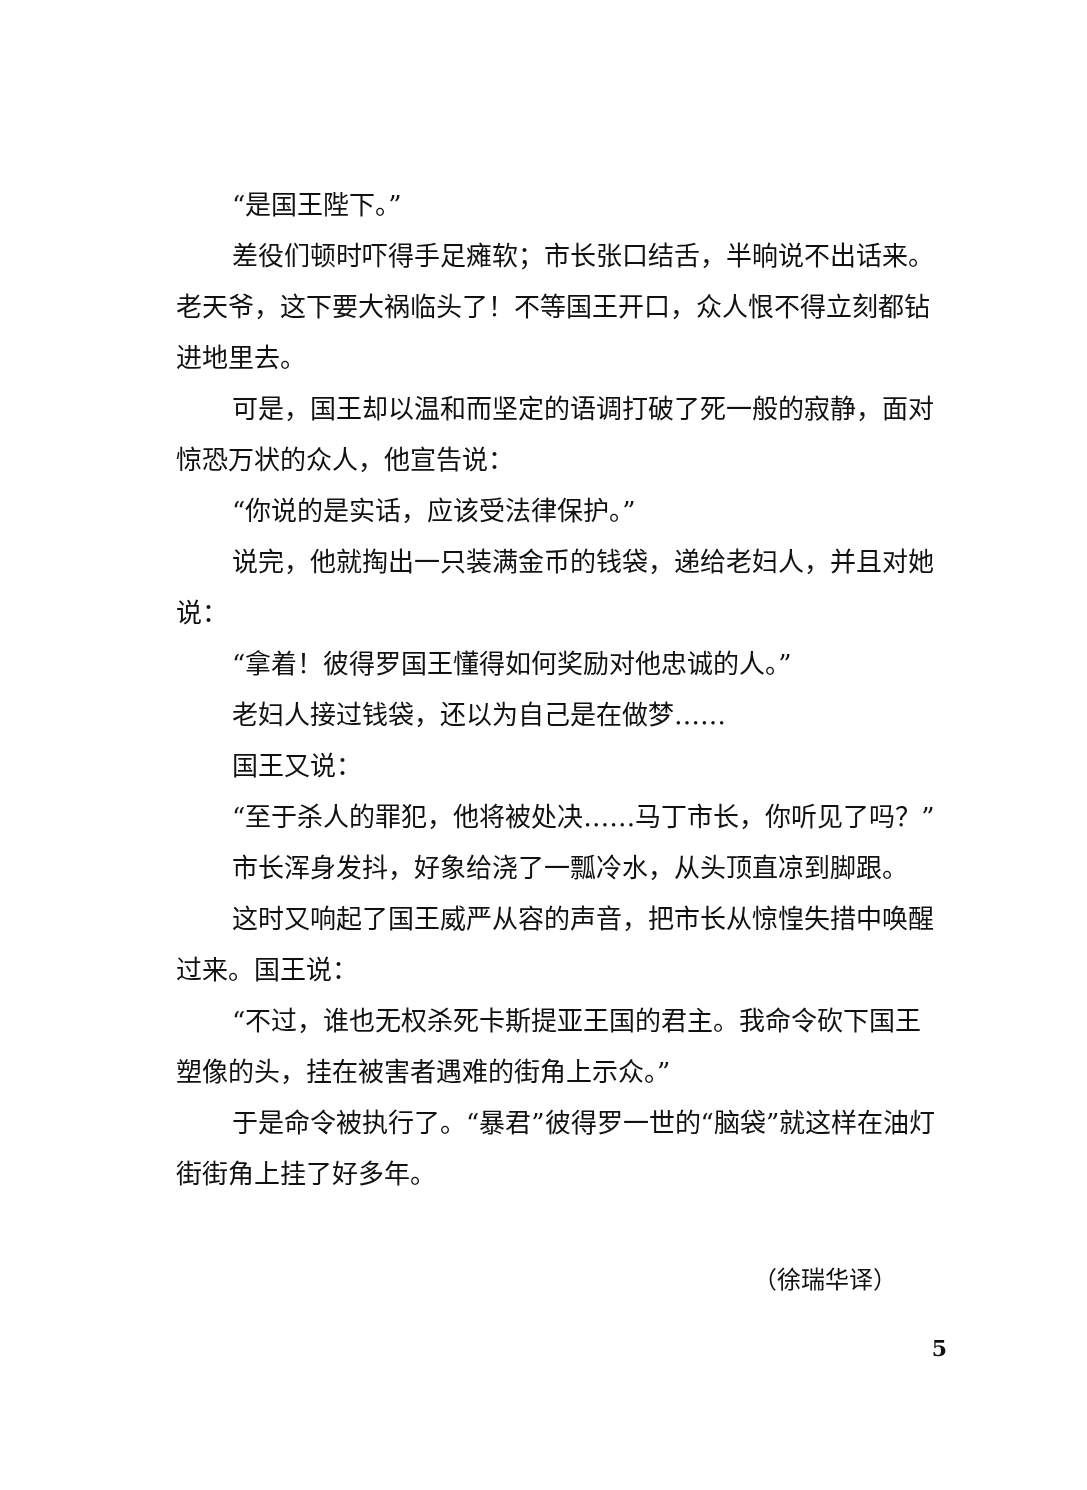“是国王陛下。”
差役们顿时吓得手足瘫软；市长张口结舌，半晌说不出话来。老天爷，这下要大祸临头了！不等国王开口，众人恨不得立刻都钻进地里去。
可是，国王却以温和而坚定的语调打破了死一般的寂静，面对惊恐万状的众人，他宣告说：
“你说的是实话，应该受法律保护。”
说完，他就掏出一只装满金币的钱袋，递给老妇人，并且对她说：
“拿着！彼得罗国王懂得如何奖励对他忠诚的人。”
老妇人接过钱袋，还以为自己是在做梦……
国王又说：
“至于杀人的罪犯，他将被处决……马丁市长，你听见了吗？”
市长浑身发抖，好象给浇了一瓢冷水，从头顶直凉到脚跟。
这时又响起了国王威严从容的声音，把市长从惊惶失措中唤醒过来。国王说：
“不过，谁也无权杀死卡斯提亚王国的君主。我命令砍下国王塑像的头，挂在被害者遇难的街角上示众。”
于是命令被执行了。“暴君”彼得罗一世的“脑袋”就这样在油灯街街角上挂了好多年。
（徐瑞华译）
5